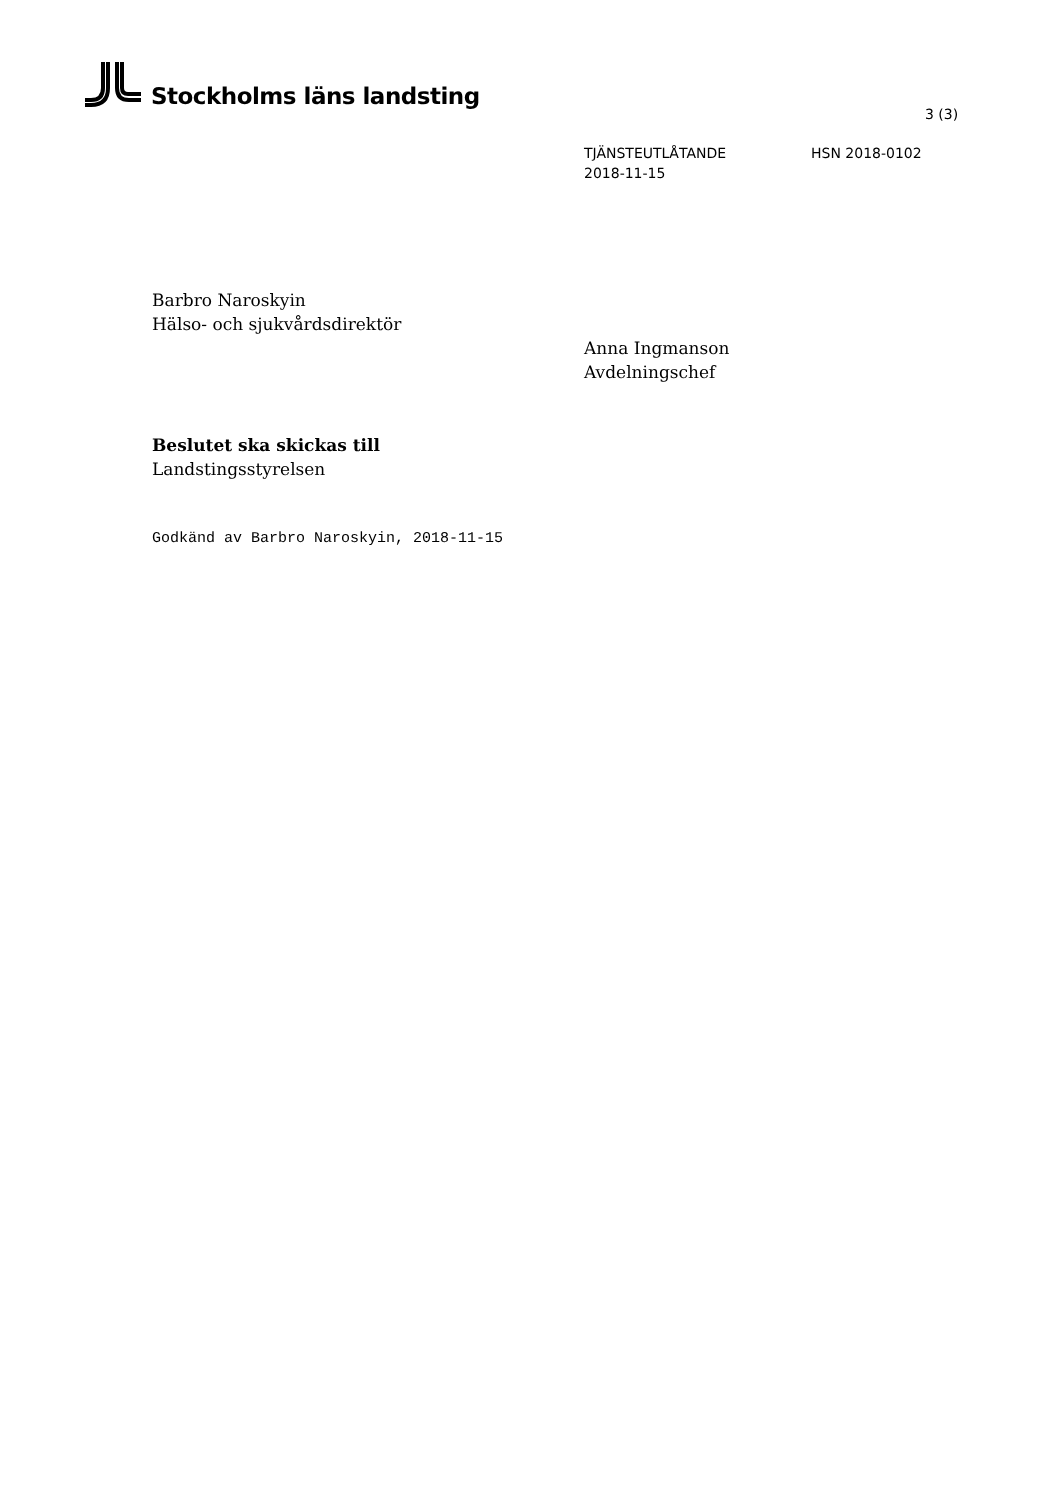Stockholms läns landsting
3 (3)
TJÄNSTEUTLÅTANDE HSN 2018-0102
2018-11-15
Barbro Naroskyin
Hälso- och sjukvårdsdirektör
Anna Ingmanson
Avdelningschef
Beslutet ska skickas till
Landstingsstyrelsen
Godkänd av Barbro Naroskyin, 2018-11-15